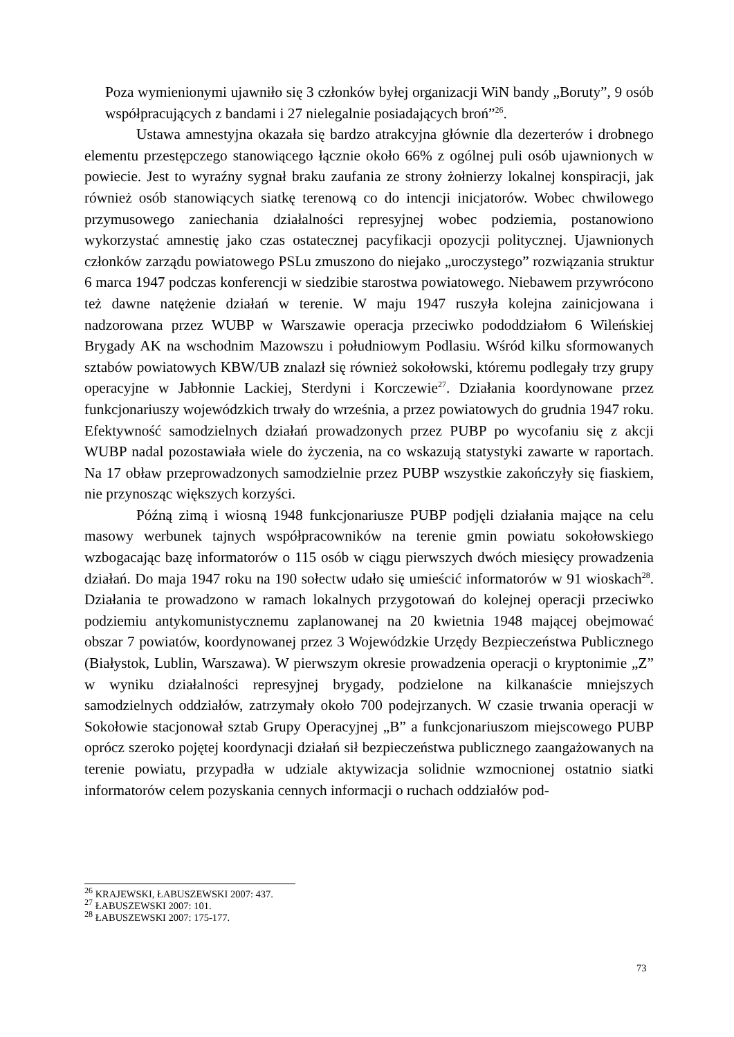Poza wymienionymi ujawniło się 3 członków byłej organizacji WiN bandy „Boruty”, 9 osób współpracujących z bandami i 27 nielegalnie posiadających broń”<sup>26</sup>.
Ustawa amnestyjna okazała się bardzo atrakcyjna głównie dla dezerterów i drobnego elementu przestępczego stanowiącego łącznie około 66% z ogólnej puli osób ujawnionych w powiecie. Jest to wyraźny sygnał braku zaufania ze strony żołnierzy lokalnej konspiracji, jak również osób stanowiących siatkę terenową co do intencji inicjatorów. Wobec chwilowego przymusowego zaniechania działalności represyjnej wobec podziemia, postanowiono wykorzystać amnestię jako czas ostatecznej pacyfikacji opozycji politycznej. Ujawnionych członków zarządu powiatowego PSLu zmuszono do niejako „uroczystego” rozwiązania struktur 6 marca 1947 podczas konferencji w siedzibie starostwa powiatowego. Niebawem przywrócono też dawne natężenie działań w terenie. W maju 1947 ruszyła kolejna zainicjowana i nadzorowana przez WUBP w Warszawie operacja przeciwko pododdziałom 6 Wileńskiej Brygady AK na wschodnim Mazowszu i południowym Podlasiu. Wśród kilku sformowanych sztabów powiatowych KBW/UB znalazł się również sokołowski, któremu podlegały trzy grupy operacyjne w Jabłonnie Lackiej, Sterdyni i Korczewie<sup>27</sup>. Działania koordynowane przez funkcjonariuszy wojewódzkich trwały do września, a przez powiatowych do grudnia 1947 roku. Efektywność samodzielnych działań prowadzonych przez PUBP po wycofaniu się z akcji WUBP nadal pozostawiała wiele do życzenia, na co wskazują statystyki zawarte w raportach. Na 17 obław przeprowadzonych samodzielnie przez PUBP wszystkie zakończyły się fiaskiem, nie przynosząc większych korzyści.
Późną zimą i wiosną 1948 funkcjonariusze PUBP podjęli działania mające na celu masowy werbunek tajnych współpracowników na terenie gmin powiatu sokołowskiego wzbogacając bazę informatorów o 115 osób w ciągu pierwszych dwóch miesięcy prowadzenia działań. Do maja 1947 roku na 190 sołectw udało się umieścić informatorów w 91 wioskach<sup>28</sup>. Działania te prowadzono w ramach lokalnych przygotowań do kolejnej operacji przeciwko podziemiu antykomunistycznemu zaplanowanej na 20 kwietnia 1948 mającej obejmować obszar 7 powiatów, koordynowanej przez 3 Wojewódzkie Urzędy Bezpieczeństwa Publicznego (Białystok, Lublin, Warszawa). W pierwszym okresie prowadzenia operacji o kryptonimie „Z” w wyniku działalności represyjnej brygady, podzielone na kilkanaście mniejszych samodzielnych oddziałów, zatrzymały około 700 podejrzanych. W czasie trwania operacji w Sokołowie stacjonował sztab Grupy Operacyjnej „B” a funkcjonariuszom miejscowego PUBP oprócz szeroko pojętej koordynacji działań sił bezpieczeństwa publicznego zaangażowanych na terenie powiatu, przypadła w udziale aktywizacja solidnie wzmocnionej ostatnio siatki informatorów celem pozyskania cennych informacji o ruchach oddziałów pod-
<sup>26</sup> KRAJEWSKI, ŁABUSZEWSKI 2007: 437.
<sup>27</sup> ŁABUSZEWSKI 2007: 101.
<sup>28</sup> ŁABUSZEWSKI 2007: 175-177.
73